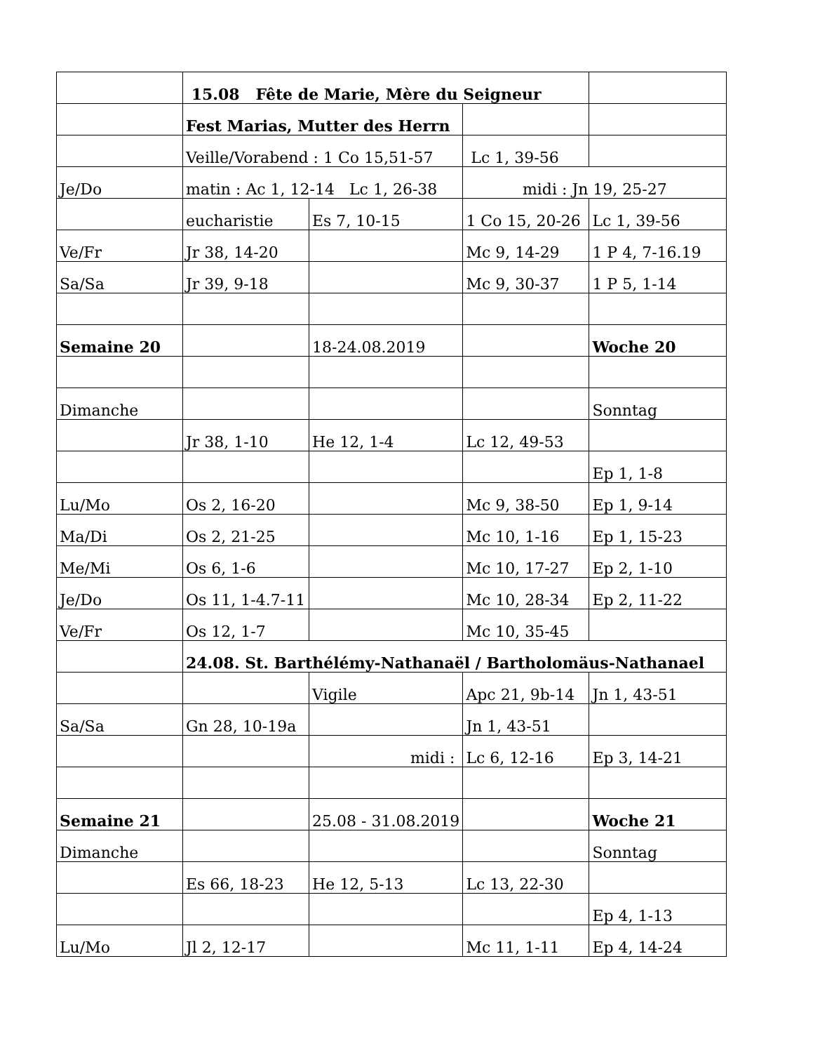| | 15.08 Fête de Marie, Mère du Seigneur | | | |
| | Fest Marias, Mutter des Herrn | | | |
| | Veille/Vorabend : 1 Co 15,51-57 | | Lc 1, 39-56 | |
| Je/Do | matin : Ac 1, 12-14 Lc 1, 26-38 | | midi : Jn 19, 25-27 | |
| | eucharistie | Es 7, 10-15 | 1 Co 15, 20-26 | Lc 1, 39-56 |
| Ve/Fr | Jr 38, 14-20 | | Mc 9, 14-29 | 1 P 4, 7-16.19 |
| Sa/Sa | Jr 39, 9-18 | | Mc 9, 30-37 | 1 P 5, 1-14 |
| Semaine 20 | | 18-24.08.2019 | | Woche 20 |
| Dimanche | | | | Sonntag |
| | Jr 38, 1-10 | He 12, 1-4 | Lc 12, 49-53 | |
| | | | | Ep 1, 1-8 |
| Lu/Mo | Os 2, 16-20 | | Mc 9, 38-50 | Ep 1, 9-14 |
| Ma/Di | Os 2, 21-25 | | Mc 10, 1-16 | Ep 1, 15-23 |
| Me/Mi | Os 6, 1-6 | | Mc 10, 17-27 | Ep 2, 1-10 |
| Je/Do | Os 11, 1-4.7-11 | | Mc 10, 28-34 | Ep 2, 11-22 |
| Ve/Fr | Os 12, 1-7 | | Mc 10, 35-45 | |
| | 24.08. St. Barthélémy-Nathanaël / Bartholomäus-Nathanael | | | |
| | | Vigile | Apc 21, 9b-14 | Jn 1, 43-51 |
| Sa/Sa | Gn 28, 10-19a | | Jn 1, 43-51 | |
| | | midi : | Lc 6, 12-16 | Ep 3, 14-21 |
| Semaine 21 | | 25.08 - 31.08.2019 | | Woche 21 |
| Dimanche | | | | Sonntag |
| | Es 66, 18-23 | He 12, 5-13 | Lc 13, 22-30 | |
| | | | | Ep 4, 1-13 |
| Lu/Mo | Jl 2, 12-17 | | Mc 11, 1-11 | Ep 4, 14-24 |